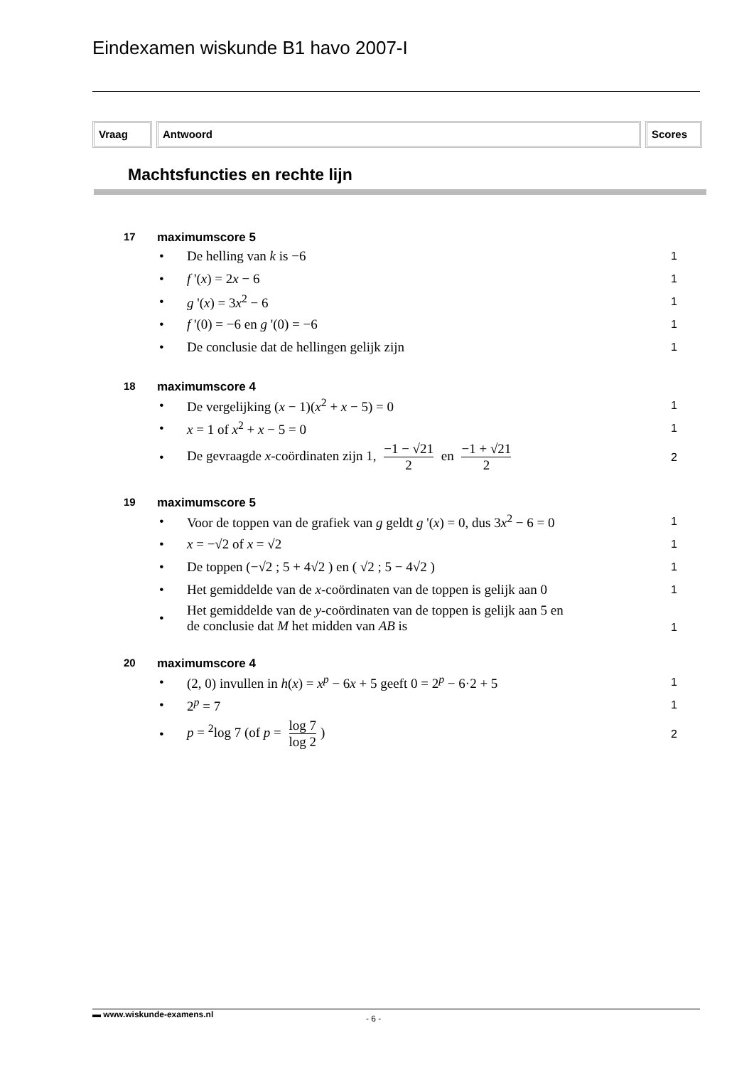Eindexamen wiskunde B1 havo 2007-I
Vraag Antwoord Scores
Machtsfuncties en rechte lijn
17 maximumscore 5
• De helling van k is −6 1
• f '(x) = 2x − 6 1
• g '(x) = 3x<sup>2</sup> − 6 1
• f '(0) = −6 en g '(0) = −6 1
• De conclusie dat de hellingen gelijk zijn 1
18 maximumscore 4
• De vergelijking (x − 1)(x<sup>2</sup> + x − 5) = 0 1
• x = 1 of x<sup>2</sup> + x − 5 = 0 1
• De gevraagde x-coördinaten zijn 1, −1 − √21 2 en −1 + √21 2 2
19 maximumscore 5
• Voor de toppen van de grafiek van g geldt g '(x) = 0, dus 3x<sup>2</sup> − 6 = 0 1
• x = −√2 of x = √2 1
• De toppen (−√2 ; 5 + 4√2 ) en ( √2 ; 5 − 4√2 ) 1
• Het gemiddelde van de x-coördinaten van de toppen is gelijk aan 0 1
• Het gemiddelde van de y-coördinaten van de toppen is gelijk aan 5 en
de conclusie dat M het midden van AB is 1
20 maximumscore 4
• (2, 0) invullen in h(x) = x<sup>p</sup> − 6x + 5 geeft 0 = 2<sup>p</sup> − 6·2 + 5 1
• 2<sup>p</sup> = 7 1
• p = <sup>2</sup>log 7 (of p = log 7 log 2) 2
▬ www.wiskunde-examens.nl - 6 -